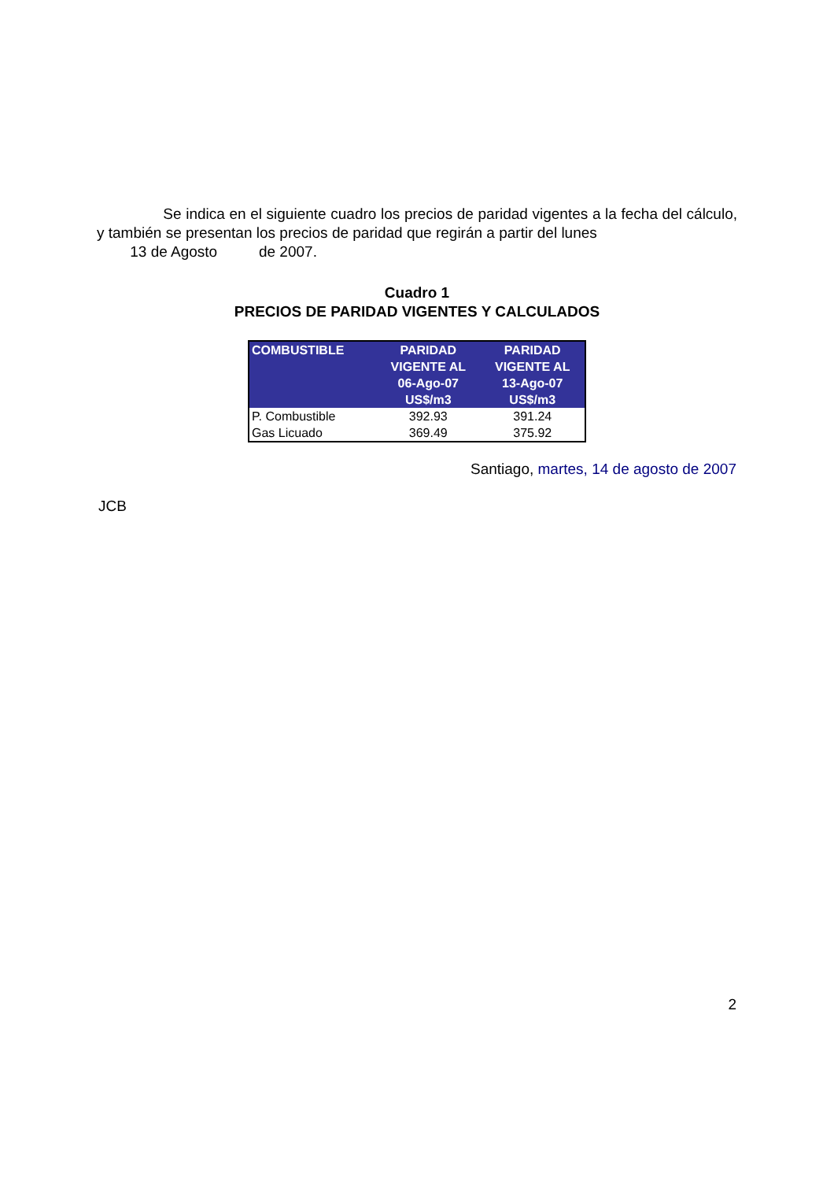Se indica en el siguiente cuadro los precios de paridad vigentes a la fecha del cálculo, y también se presentan los precios de paridad que regirán a partir del lunes
13 de Agosto de 2007.
Cuadro 1
PRECIOS DE PARIDAD VIGENTES Y CALCULADOS
| COMBUSTIBLE | PARIDAD VIGENTE AL 06-Ago-07 US$/m3 | PARIDAD VIGENTE AL 13-Ago-07 US$/m3 |
| --- | --- | --- |
| P. Combustible | 392.93 | 391.24 |
| Gas Licuado | 369.49 | 375.92 |
Santiago, martes, 14 de agosto de 2007
JCB
2